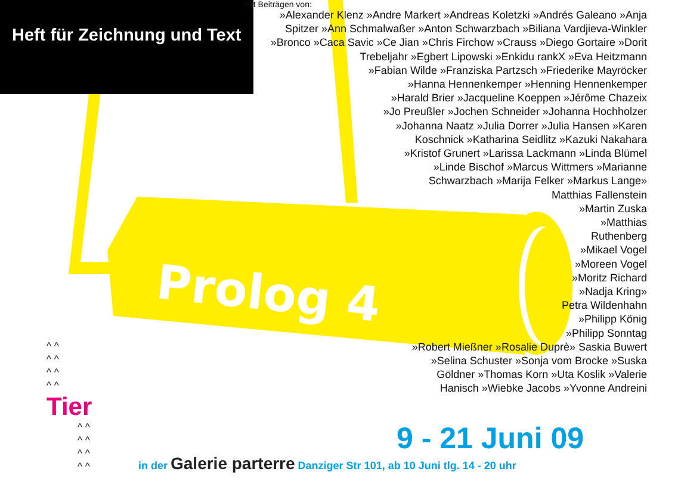Prolog 4
Heft für Zeichnung und Text
mit Beiträgen von:
»Alexander Klenz »Andre Markert »Andreas Koletzki »Andrés Galeano »Anja Spitzer »Ann Schmalwaßer »Anton Schwarzbach »Biliana Vardjieva-Winkler »Bronco »Caca Savic »Ce Jian »Chris Firchow »Crauss »Diego Gortaire »Dorit Trebeljahr »Egbert Lipowski »Enkidu rankX »Eva Heitzmann
»Fabian Wilde »Franziska Partzsch »Friederike Mayröcker
»Hanna Hennenkemper »Henning Hennenkemper
»Harald Brier »Jacqueline Koeppen »Jérôme Chazeix
»Jo Preußler »Jochen Schneider »Johanna Hochholzer
»Johanna Naatz »Julia Dorrer »Julia Hansen »Karen
Koschnick »Katharina Seidlitz »Kazuki Nakahara
»Kristof Grunert »Larissa Lackmann »Linda Blümel
»Linde Bischof »Marcus Wittmers »Marianne
Schwarzbach »Marija Felker »Markus Lange»
Matthias Fallenstein
»Martin Zuska
»Matthias
Ruthenberg
»Mikael Vogel
»Moreen Vogel
»Moritz Richard
»Nadja Kring»
Petra Wildenhahn
»Philipp König
»Philipp Sonntag
»Robert Mießner »Rosalie Duprè» Saskia Buwert
»Selina Schuster »Sonja vom Brocke »Suska
Göldner »Thomas Korn »Uta Koslik »Valerie
Hanisch »Wiebke Jacobs »Yvonne Andreini
^ ^
^ ^
^ ^
^ ^
Tier
^ ^
^ ^
^ ^
^ ^
9 - 21 Juni 09
in der Galerie parterre Danziger Str 101, ab 10 Juni tlg. 14 - 20 uhr